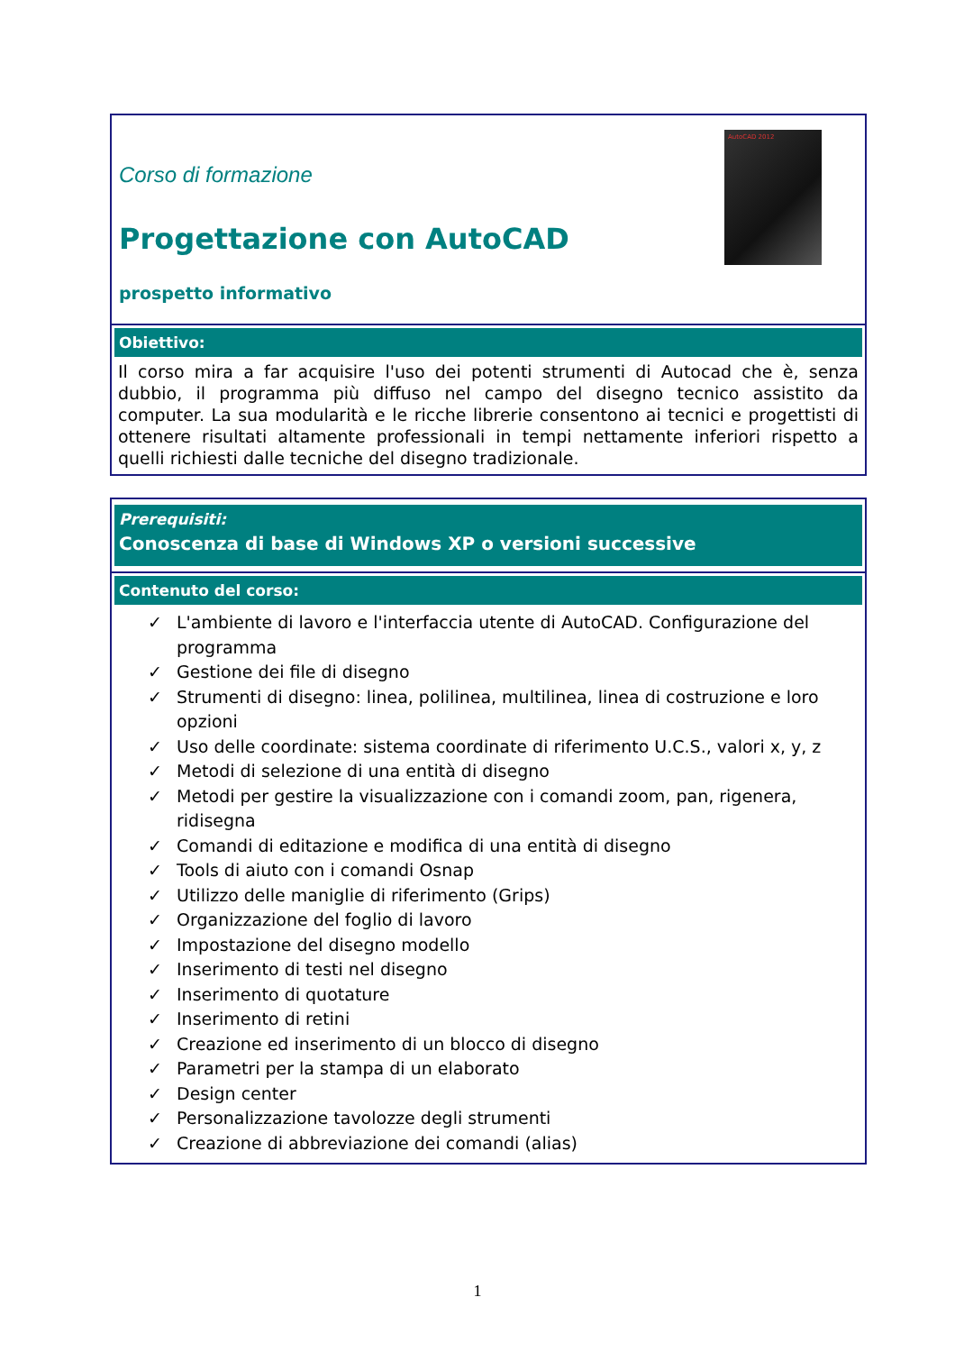Corso di formazione
Progettazione con AutoCAD
prospetto informativo
AutoCAD 2012
Obiettivo:
Il corso mira a far acquisire l'uso dei potenti strumenti di Autocad che è, senza dubbio, il programma più diffuso nel campo del disegno tecnico assistito da computer. La sua modularità e le ricche librerie consentono ai tecnici e progettisti di ottenere risultati altamente professionali in tempi nettamente inferiori rispetto a quelli richiesti dalle tecniche del disegno tradizionale.
Prerequisiti:
Conoscenza di base di Windows XP o versioni successive
Contenuto del corso:
✓ L'ambiente di lavoro e l'interfaccia utente di AutoCAD. Configurazione del programma
✓ Gestione dei file di disegno
✓ Strumenti di disegno: linea, polilinea, multilinea, linea di costruzione e loro opzioni
✓ Uso delle coordinate: sistema coordinate di riferimento U.C.S., valori x, y, z
✓ Metodi di selezione di una entità di disegno
✓ Metodi per gestire la visualizzazione con i comandi zoom, pan, rigenera, ridisegna
✓ Comandi di editazione e modifica di una entità di disegno
✓ Tools di aiuto con i comandi Osnap
✓ Utilizzo delle maniglie di riferimento (Grips)
✓ Organizzazione del foglio di lavoro
✓ Impostazione del disegno modello
✓ Inserimento di testi nel disegno
✓ Inserimento di quotature
✓ Inserimento di retini
✓ Creazione ed inserimento di un blocco di disegno
✓ Parametri per la stampa di un elaborato
✓ Design center
✓ Personalizzazione tavolozze degli strumenti
✓ Creazione di abbreviazione dei comandi (alias)
1